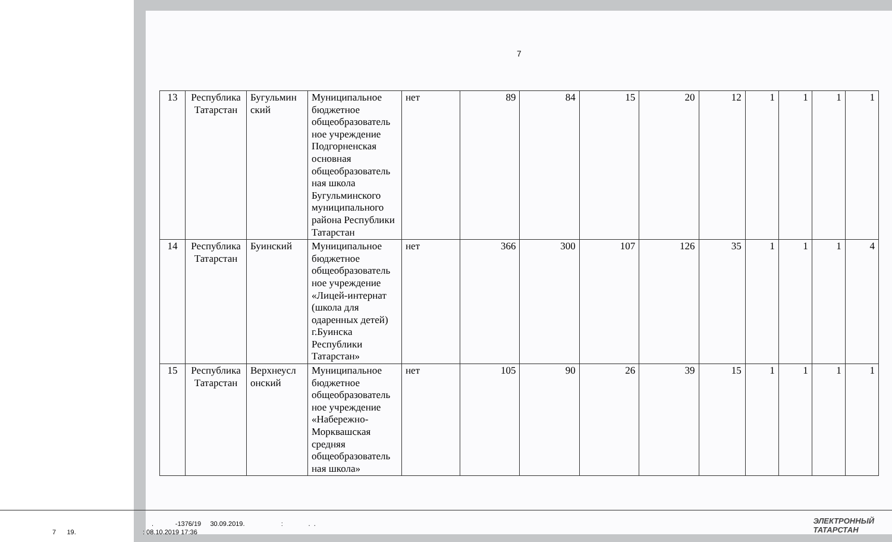7
| 13 | Республика Татарстан | Бугульмин ский | Муниципальное бюджетное общеобразователь ное учреждение Подгорненская основная общеобразователь ная школа Бугульминского муниципального района Республики Татарстан | нет | 89 | 84 | 15 | 20 | 12 | 1 | 1 | 1 | 1 |
| 14 | Республика Татарстан | Буинский | Муниципальное бюджетное общеобразователь ное учреждение «Лицей-интернат (школа для одаренных детей) г.Буинска Республики Татарстан» | нет | 366 | 300 | 107 | 126 | 35 | 1 | 1 | 1 | 4 |
| 15 | Республика Татарстан | Верхнеусл онский | Муниципальное бюджетное общеобразователь ное учреждение «Набережно-Морквашская средняя общеобразователь ная школа» | нет | 105 | 90 | 26 | 39 | 15 | 1 | 1 | 1 | 1 |
. -1376/19 30.09.2019. : . .
7 19. : 08.10.2019 17:36
ЭЛЕКТРОННЫЙ
ТАТАРСТАН